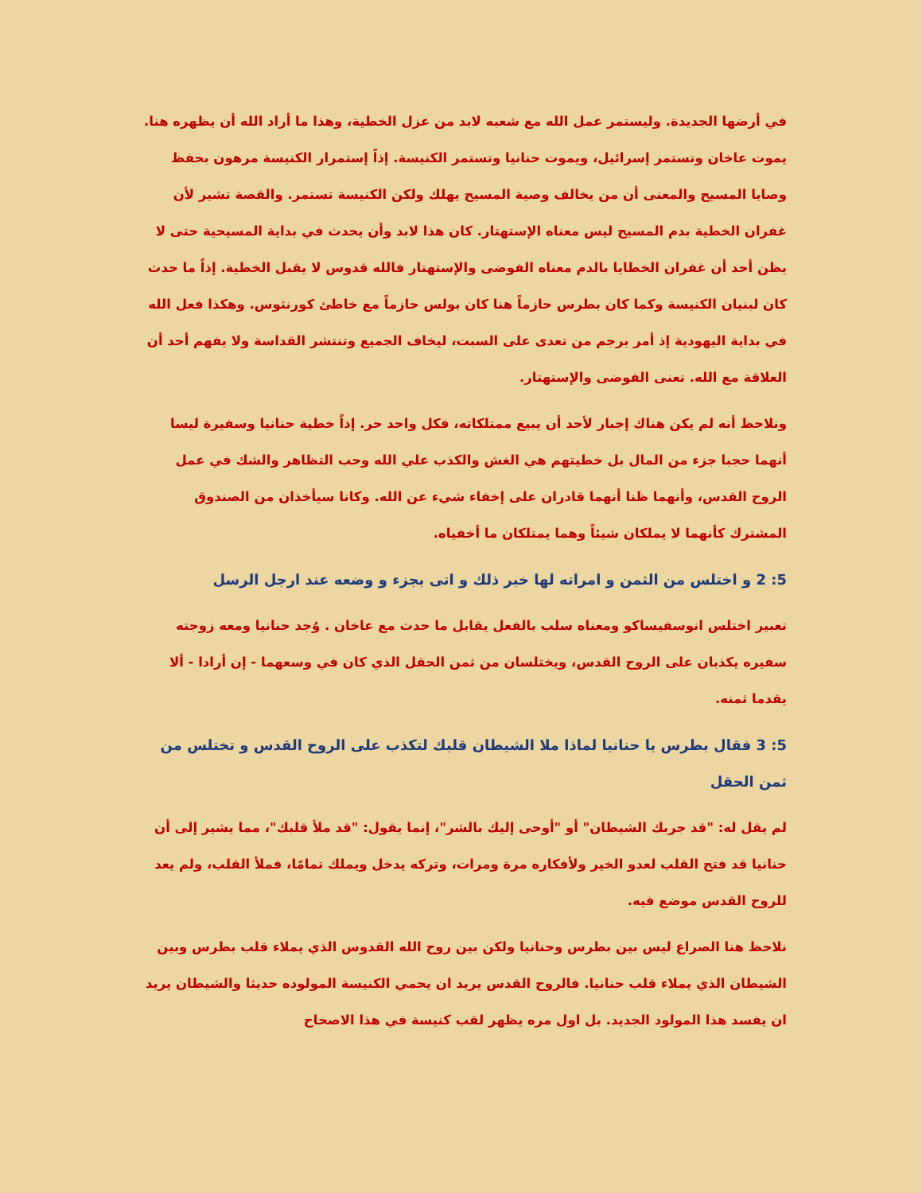في أرضها الجديدة. وليستمر عمل الله مع شعبه لابد من عزل الخطية، وهذا ما أراد الله أن يظهره هنا. يموت عاخان وتستمر إسرائيل، ويموت حنانيا وتستمر الكنيسة. إذاً إستمرار الكنيسة مرهون بحفظ وصايا المسيح والمعنى أن من يخالف وصية المسيح يهلك ولكن الكنيسة تستمر. والقصة تشير لأن غفران الخطية بدم المسيح ليس معناه الإستهتار. كان هذا لابد وأن يحدث في بداية المسيحية حتى لا يظن أحد أن غفران الخطايا بالدم معناه الفوضى والإستهتار فالله قدوس لا يقبل الخطية. إذاً ما حدث كان لبنيان الكنيسة وكما كان بطرس حازماً هنا كان بولس حازماً مع خاطئ كورنثوس. وهكذا فعل الله في بداية اليهودية إذ أمر برجم من تعدى على السبت، ليخاف الجميع وتنتشر القداسة ولا يفهم أحد أن العلاقة مع الله. تعنى الفوضى والإستهتار.
ونلاحظ أنه لم يكن هناك إجبار لأحد أن يبيع ممتلكاته، فكل واحد حر. إذاً خطية حنانيا وسفيرة ليسا أنهما حجبا جزء من المال بل خطيتهم هي الغش والكذب علي الله وحب التظاهر والشك في عمل الروح القدس، وأنهما ظنا أنهما قادران على إخفاء شيء عن الله. وكانا سيأخذان من الصندوق المشترك كأنهما لا يملكان شيئاً وهما يمتلكان ما أخفياه.
5: 2 و اختلس من الثمن و امراته لها خبر ذلك و اتى بجزء و وضعه عند ارجل الرسل
تعبير اختلس انوسفيساكو ومعناه سلب بالفعل يقابل ما حدث مع عاخان . وُجد حنانيا ومعه زوجته سفيره يكذبان على الروح القدس، ويختلسان من ثمن الحقل الذي كان في وسعهما - إن أرادا - ألا يقدما ثمنه.
5: 3 فقال بطرس يا حنانيا لماذا ملا الشيطان قلبك لتكذب على الروح القدس و تختلس من ثمن الحقل
لم يقل له: "قد جربك الشيطان" أو "أوحى إليك بالشر"، إنما يقول: "قد ملأ قلبك"، مما يشير إلى أن حنانيا قد فتح القلب لعدو الخير ولأفكاره مرة ومرات، وتركه يدخل ويملك تمامًا، فملأ القلب، ولم يعد للروح القدس موضع فيه.
نلاحظ هنا الصراع ليس بين بطرس وحنانيا ولكن بين روح الله القدوس الذي يملاء قلب بطرس وبين الشيطان الذي يملاء قلب حنانيا. فالروح القدس يريد ان يحمي الكنيسة المولوده حديثا والشيطان يريد ان يفسد هذا المولود الجديد. بل اول مره يظهر لقب كنيسة في هذا الاصحاح